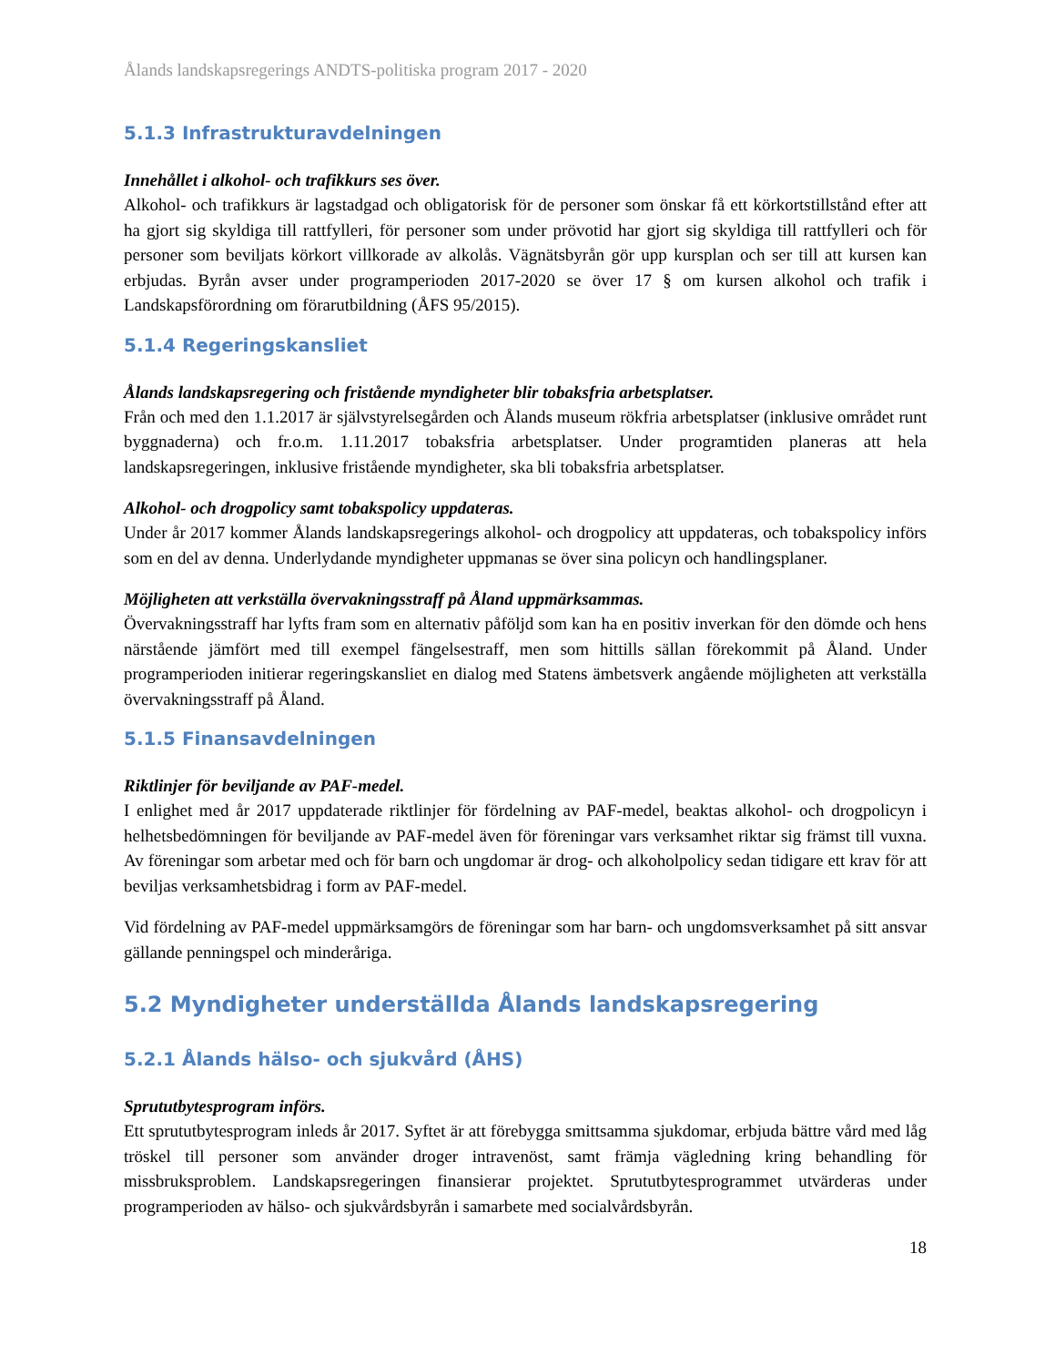Ålands landskapsregerings ANDTS-politiska program 2017 - 2020
5.1.3 Infrastrukturavdelningen
Innehållet i alkohol- och trafikkurs ses över.
Alkohol- och trafikkurs är lagstadgad och obligatorisk för de personer som önskar få ett körkortstillstånd efter att ha gjort sig skyldiga till rattfylleri, för personer som under prövotid har gjort sig skyldiga till rattfylleri och för personer som beviljats körkort villkorade av alkolås. Vägnätsbyrån gör upp kursplan och ser till att kursen kan erbjudas. Byrån avser under programperioden 2017-2020 se över 17 § om kursen alkohol och trafik i Landskapsförordning om förarutbildning (ÅFS 95/2015).
5.1.4 Regeringskansliet
Ålands landskapsregering och fristående myndigheter blir tobaksfria arbetsplatser.
Från och med den 1.1.2017 är självstyrelsegården och Ålands museum rökfria arbetsplatser (inklusive området runt byggnaderna) och fr.o.m. 1.11.2017 tobaksfria arbetsplatser. Under programtiden planeras att hela landskapsregeringen, inklusive fristående myndigheter, ska bli tobaksfria arbetsplatser.
Alkohol- och drogpolicy samt tobakspolicy uppdateras.
Under år 2017 kommer Ålands landskapsregerings alkohol- och drogpolicy att uppdateras, och tobakspolicy införs som en del av denna. Underlydande myndigheter uppmanas se över sina policyn och handlingsplaner.
Möjligheten att verkställa övervakningsstraff på Åland uppmärksammas.
Övervakningsstraff har lyfts fram som en alternativ påföljd som kan ha en positiv inverkan för den dömde och hens närstående jämfört med till exempel fängelsestraff, men som hittills sällan förekommit på Åland. Under programperioden initierar regeringskansliet en dialog med Statens ämbetsverk angående möjligheten att verkställa övervakningsstraff på Åland.
5.1.5 Finansavdelningen
Riktlinjer för beviljande av PAF-medel.
I enlighet med år 2017 uppdaterade riktlinjer för fördelning av PAF-medel, beaktas alkohol- och drogpolicyn i helhetsbedömningen för beviljande av PAF-medel även för föreningar vars verksamhet riktar sig främst till vuxna. Av föreningar som arbetar med och för barn och ungdomar är drog- och alkoholpolicy sedan tidigare ett krav för att beviljas verksamhetsbidrag i form av PAF-medel.
Vid fördelning av PAF-medel uppmärksamgörs de föreningar som har barn- och ungdomsverksamhet på sitt ansvar gällande penningspel och minderåriga.
5.2 Myndigheter underställda Ålands landskapsregering
5.2.1 Ålands hälso- och sjukvård (ÅHS)
Sprututbytesprogram införs.
Ett sprututbytesprogram inleds år 2017. Syftet är att förebygga smittsamma sjukdomar, erbjuda bättre vård med låg tröskel till personer som använder droger intravenöst, samt främja vägledning kring behandling för missbruksproblem. Landskapsregeringen finansierar projektet. Sprututbytesprogrammet utvärderas under programperioden av hälso- och sjukvårdsbyrån i samarbete med socialvårdsbyrån.
18